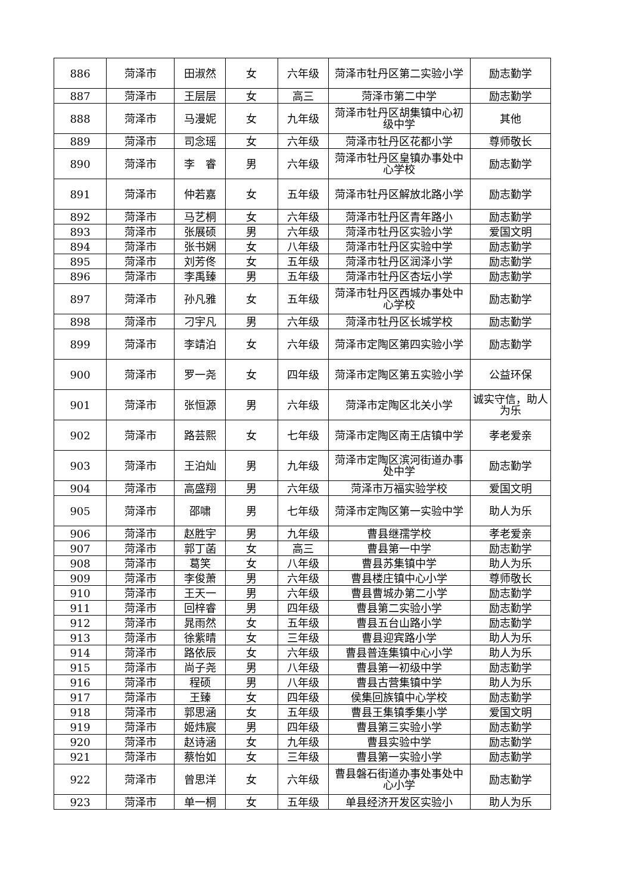| 886 | 菏泽市 | 田淑然 | 女 | 六年级 | 菏泽市牡丹区第二实验小学 | 励志勤学 |
| 887 | 菏泽市 | 王层层 | 女 | 高三 | 菏泽市第二中学 | 励志勤学 |
| 888 | 菏泽市 | 马漫妮 | 女 | 九年级 | 菏泽市牡丹区胡集镇中心初级中学 | 其他 |
| 889 | 菏泽市 | 司念瑶 | 女 | 六年级 | 菏泽市牡丹区花都小学 | 尊师敬长 |
| 890 | 菏泽市 | 李 睿 | 男 | 六年级 | 菏泽市牡丹区皇镇办事处中心学校 | 励志勤学 |
| 891 | 菏泽市 | 仲若嘉 | 女 | 五年级 | 菏泽市牡丹区解放北路小学 | 励志勤学 |
| 892 | 菏泽市 | 马艺桐 | 女 | 六年级 | 菏泽市牡丹区青年路小 | 励志勤学 |
| 893 | 菏泽市 | 张展硕 | 男 | 六年级 | 菏泽市牡丹区实验小学 | 爱国文明 |
| 894 | 菏泽市 | 张书娴 | 女 | 八年级 | 菏泽市牡丹区实验中学 | 励志勤学 |
| 895 | 菏泽市 | 刘芳佟 | 女 | 五年级 | 菏泽市牡丹区润泽小学 | 励志勤学 |
| 896 | 菏泽市 | 李禹臻 | 男 | 五年级 | 菏泽市牡丹区杏坛小学 | 励志勤学 |
| 897 | 菏泽市 | 孙凡雅 | 女 | 五年级 | 菏泽市牡丹区西城办事处中心学校 | 励志勤学 |
| 898 | 菏泽市 | 刁宇凡 | 男 | 六年级 | 菏泽市牡丹区长城学校 | 励志勤学 |
| 899 | 菏泽市 | 李靖泊 | 女 | 六年级 | 菏泽市定陶区第四实验小学 | 励志勤学 |
| 900 | 菏泽市 | 罗一尧 | 女 | 四年级 | 菏泽市定陶区第五实验小学 | 公益环保 |
| 901 | 菏泽市 | 张恒源 | 男 | 六年级 | 菏泽市定陶区北关小学 | 诚实守信，助人为乐 |
| 902 | 菏泽市 | 路芸熙 | 女 | 七年级 | 菏泽市定陶区南王店镇中学 | 孝老爱亲 |
| 903 | 菏泽市 | 王泊灿 | 男 | 九年级 | 菏泽市定陶区滨河街道办事处中学 | 励志勤学 |
| 904 | 菏泽市 | 高盛翔 | 男 | 六年级 | 菏泽市万福实验学校 | 爱国文明 |
| 905 | 菏泽市 | 邵啸 | 男 | 七年级 | 菏泽市定陶区第一实验中学 | 助人为乐 |
| 906 | 菏泽市 | 赵胜宇 | 男 | 九年级 | 曹县继孺学校 | 孝老爱亲 |
| 907 | 菏泽市 | 郭丁菡 | 女 | 高三 | 曹县第一中学 | 励志勤学 |
| 908 | 菏泽市 | 葛笑 | 女 | 八年级 | 曹县苏集镇中学 | 助人为乐 |
| 909 | 菏泽市 | 李俊萧 | 男 | 六年级 | 曹县楼庄镇中心小学 | 尊师敬长 |
| 910 | 菏泽市 | 王天一 | 男 | 六年级 | 曹县曹城办第二小学 | 励志勤学 |
| 911 | 菏泽市 | 回梓睿 | 男 | 四年级 | 曹县第二实验小学 | 励志勤学 |
| 912 | 菏泽市 | 晁雨然 | 女 | 五年级 | 曹县五台山路小学 | 励志勤学 |
| 913 | 菏泽市 | 徐紫晴 | 女 | 三年级 | 曹县迎宾路小学 | 助人为乐 |
| 914 | 菏泽市 | 路依辰 | 女 | 六年级 | 曹县普连集镇中心小学 | 助人为乐 |
| 915 | 菏泽市 | 尚子尧 | 男 | 八年级 | 曹县第一初级中学 | 励志勤学 |
| 916 | 菏泽市 | 程硕 | 男 | 八年级 | 曹县古营集镇中学 | 助人为乐 |
| 917 | 菏泽市 | 王臻 | 女 | 四年级 | 侯集回族镇中心学校 | 励志勤学 |
| 918 | 菏泽市 | 郭思涵 | 女 | 五年级 | 曹县王集镇季集小学 | 爱国文明 |
| 919 | 菏泽市 | 姬炜宸 | 男 | 四年级 | 曹县第三实验小学 | 励志勤学 |
| 920 | 菏泽市 | 赵诗涵 | 女 | 九年级 | 曹县实验中学 | 励志勤学 |
| 921 | 菏泽市 | 蔡怡如 | 女 | 三年级 | 曹县第一实验小学 | 励志勤学 |
| 922 | 菏泽市 | 曾思洋 | 女 | 六年级 | 曹县磐石街道办事处事处中心小学 | 励志勤学 |
| 923 | 菏泽市 | 单一桐 | 女 | 五年级 | 单县经济开发区实验小 | 助人为乐 |